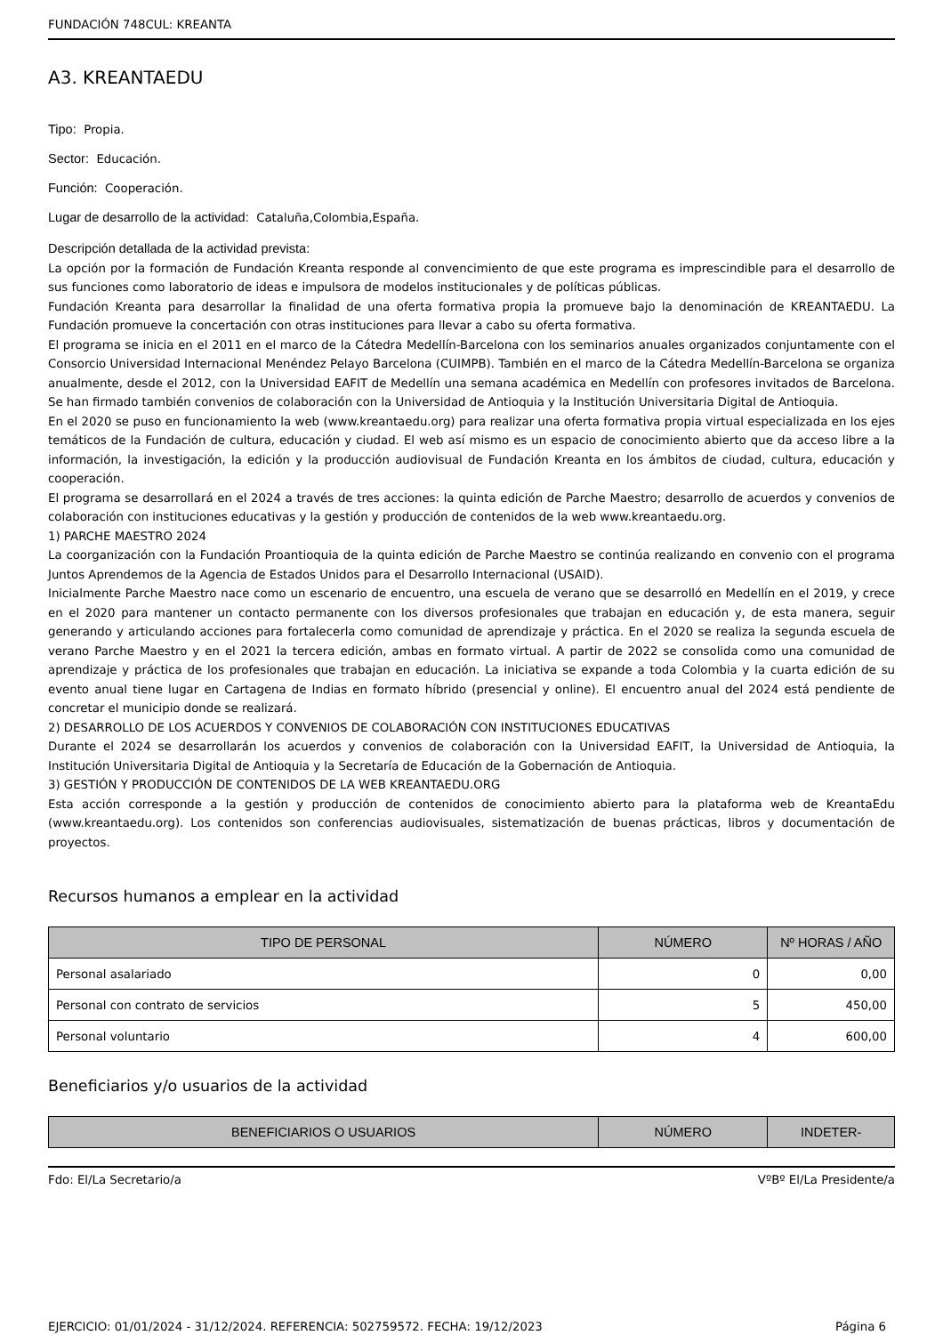FUNDACIÓN 748CUL: KREANTA
A3. KREANTAEDU
Tipo: Propia.
Sector: Educación.
Función: Cooperación.
Lugar de desarrollo de la actividad: Cataluña,Colombia,España.
Descripción detallada de la actividad prevista:
La opción por la formación de Fundación Kreanta responde al convencimiento de que este programa es imprescindible para el desarrollo de sus funciones como laboratorio de ideas e impulsora de modelos institucionales y de políticas públicas.
Fundación Kreanta para desarrollar la finalidad de una oferta formativa propia la promueve bajo la denominación de KREANTAEDU. La Fundación promueve la concertación con otras instituciones para llevar a cabo su oferta formativa.
El programa se inicia en el 2011 en el marco de la Cátedra Medellín-Barcelona con los seminarios anuales organizados conjuntamente con el Consorcio Universidad Internacional Menéndez Pelayo Barcelona (CUIMPB). También en el marco de la Cátedra Medellín-Barcelona se organiza anualmente, desde el 2012, con la Universidad EAFIT de Medellín una semana académica en Medellín con profesores invitados de Barcelona. Se han firmado también convenios de colaboración con la Universidad de Antioquia y la Institución Universitaria Digital de Antioquia.
En el 2020 se puso en funcionamiento la web (www.kreantaedu.org) para realizar una oferta formativa propia virtual especializada en los ejes temáticos de la Fundación de cultura, educación y ciudad. El web así mismo es un espacio de conocimiento abierto que da acceso libre a la información, la investigación, la edición y la producción audiovisual de Fundación Kreanta en los ámbitos de ciudad, cultura, educación y cooperación.
El programa se desarrollará en el 2024 a través de tres acciones: la quinta edición de Parche Maestro; desarrollo de acuerdos y convenios de colaboración con instituciones educativas y la gestión y producción de contenidos de la web www.kreantaedu.org.
1) PARCHE MAESTRO 2024
La coorganización con la Fundación Proantioquia de la quinta edición de Parche Maestro se continúa realizando en convenio con el programa Juntos Aprendemos de la Agencia de Estados Unidos para el Desarrollo Internacional (USAID).
Inicialmente Parche Maestro nace como un escenario de encuentro, una escuela de verano que se desarrolló en Medellín en el 2019, y crece en el 2020 para mantener un contacto permanente con los diversos profesionales que trabajan en educación y, de esta manera, seguir generando y articulando acciones para fortalecerla como comunidad de aprendizaje y práctica. En el 2020 se realiza la segunda escuela de verano Parche Maestro y en el 2021 la tercera edición, ambas en formato virtual. A partir de 2022 se consolida como una comunidad de aprendizaje y práctica de los profesionales que trabajan en educación. La iniciativa se expande a toda Colombia y la cuarta edición de su evento anual tiene lugar en Cartagena de Indias en formato híbrido (presencial y online). El encuentro anual del 2024 está pendiente de concretar el municipio donde se realizará.
2) DESARROLLO DE LOS ACUERDOS Y CONVENIOS DE COLABORACIÓN CON INSTITUCIONES EDUCATIVAS
Durante el 2024 se desarrollarán los acuerdos y convenios de colaboración con la Universidad EAFIT, la Universidad de Antioquia, la Institución Universitaria Digital de Antioquia y la Secretaría de Educación de la Gobernación de Antioquia.
3) GESTIÓN Y PRODUCCIÓN DE CONTENIDOS DE LA WEB KREANTAEDU.ORG
Esta acción corresponde a la gestión y producción de contenidos de conocimiento abierto para la plataforma web de KreantaEdu (www.kreantaedu.org). Los contenidos son conferencias audiovisuales, sistematización de buenas prácticas, libros y documentación de proyectos.
Recursos humanos a emplear en la actividad
| TIPO DE PERSONAL | NÚMERO | Nº HORAS / AÑO |
| --- | --- | --- |
| Personal asalariado | 0 | 0,00 |
| Personal con contrato de servicios | 5 | 450,00 |
| Personal voluntario | 4 | 600,00 |
Beneficiarios y/o usuarios de la actividad
| BENEFICIARIOS O USUARIOS | NÚMERO | INDETER- |
| --- | --- | --- |
Fdo: El/La Secretario/a VºBº El/La Presidente/a
EJERCICIO: 01/01/2024 - 31/12/2024. REFERENCIA: 502759572. FECHA: 19/12/2023 Página 6